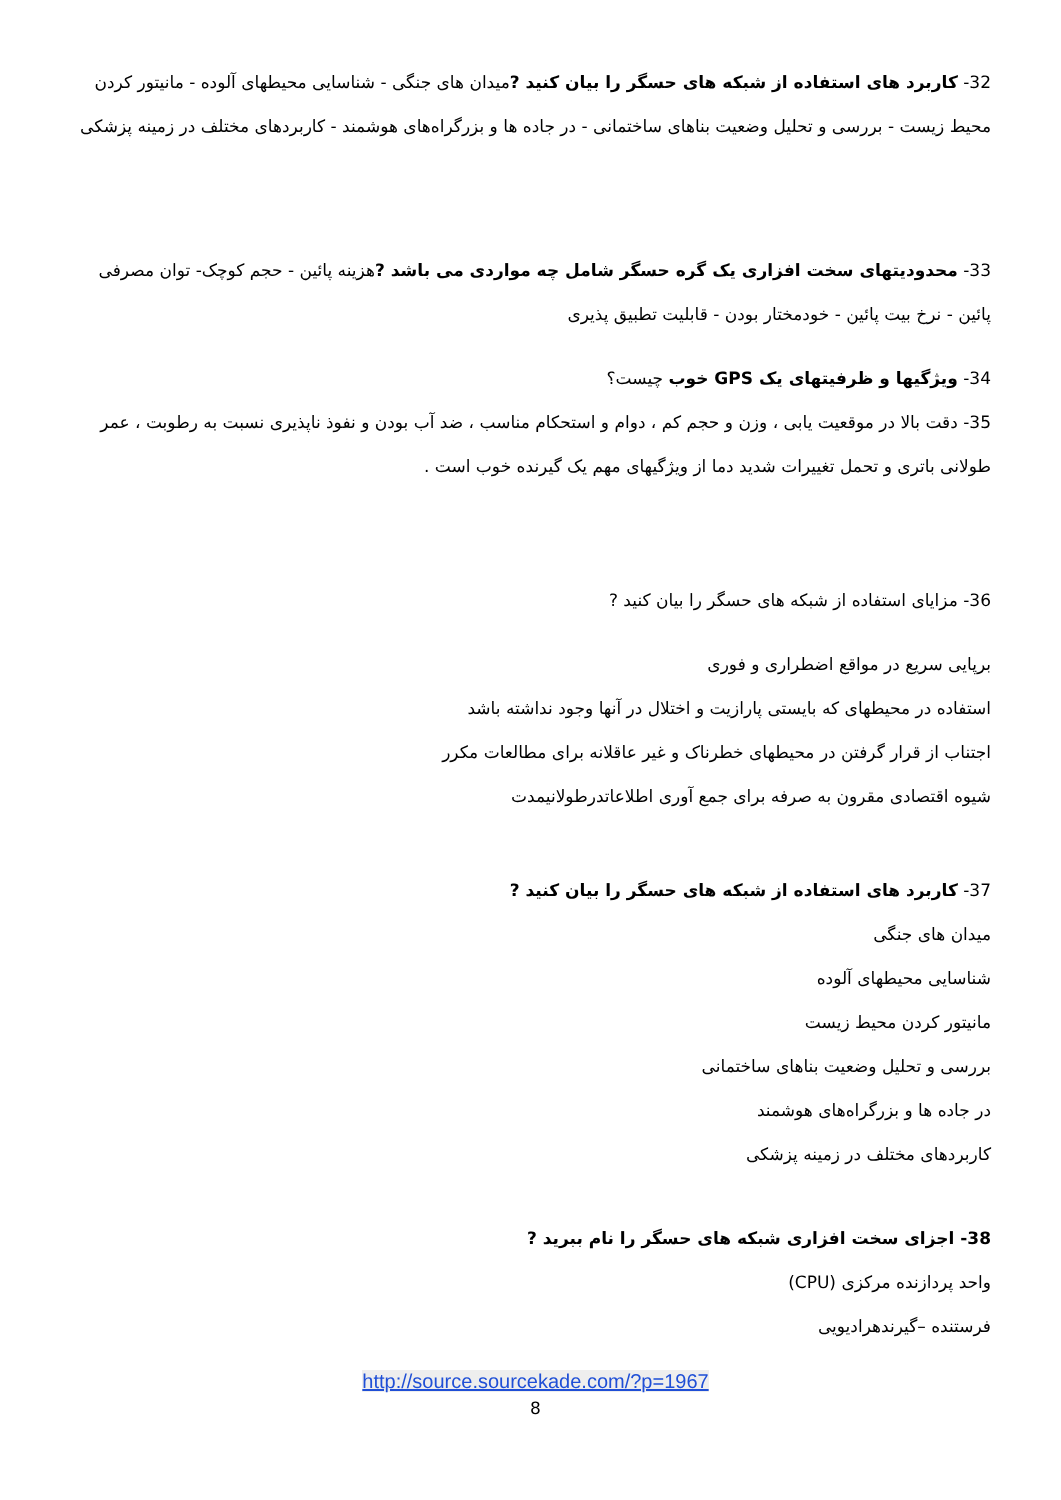32- کاربرد های استفاده از شبکه های حسگر را بیان کنید ?میدان های جنگی - شناسایی محیطهای آلوده - مانیتور کردن محیط زیست - بررسی و تحلیل وضعیت بناهای ساختمانی - در جاده ها و بزرگراه‌های هوشمند - کاربردهای مختلف در زمینه پزشکی
33- محدودیتهای سخت افزاری یک گره حسگر شامل چه مواردی می باشد ?هزینه پائین - حجم کوچک- توان مصرفی پائین - نرخ بیت پائین - خودمختار بودن - قابلیت تطبیق پذیری
34- ویژگیها و ظرفیتهای یک GPS خوب چیست؟
35- دقت بالا در موقعیت یابی ، وزن و حجم کم ، دوام و استحکام مناسب ، ضد آب بودن و نفوذ ناپذیری نسبت به رطوبت ، عمر طولانی باتری و تحمل تغییرات شدید دما از ویژگیهای مهم یک گیرنده خوب است .
36- مزایای استفاده از شبکه های حسگر را بیان کنید ?
برپایی سریع در مواقع اضطراری و فوری
استفاده در محیطهای که بایستی پارازیت و اختلال در آنها وجود نداشته باشد
اجتناب از قرار گرفتن در محیطهای خطرناک و غیر عاقلانه برای مطالعات مکرر
شیوه اقتصادی مقرون به صرفه برای جمع آوری اطلاعاتدرطولانیمدت
37- کاربرد های استفاده از شبکه های حسگر را بیان کنید ?
میدان های جنگی
شناسایی محیطهای آلوده
مانیتور کردن محیط زیست
بررسی و تحلیل وضعیت بناهای ساختمانی
در جاده ها و بزرگراه‌های هوشمند
کاربردهای مختلف در زمینه پزشکی
38- اجزای سخت افزاری شبکه های حسگر را نام ببرید ?
واحد پردازنده مرکزی (CPU)
فرستنده –گیرندهرادیویی
http://source.sourcekade.com/?p=1967
8